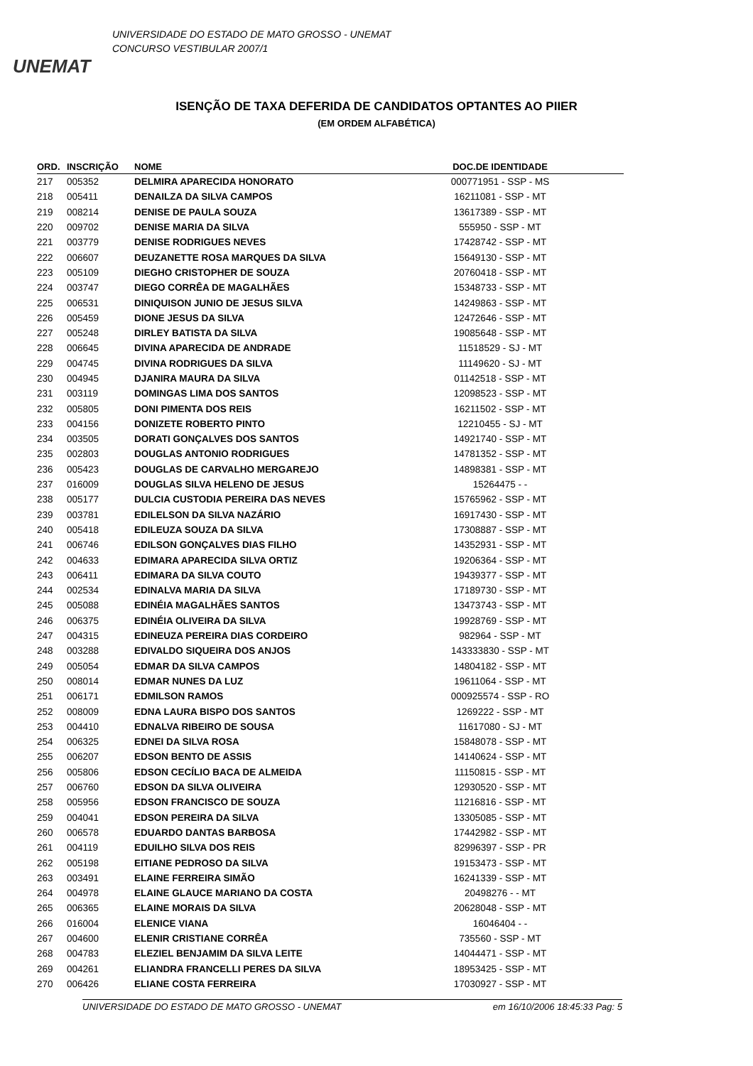UNEMAT
UNIVERSIDADE DO ESTADO DE MATO GROSSO - UNEMAT
CONCURSO VESTIBULAR 2007/1
ISENÇÃO DE TAXA DEFERIDA DE CANDIDATOS OPTANTES AO PIIER
(EM ORDEM ALFABÉTICA)
| ORD. | INSCRIÇÃO | NOME | DOC.DE IDENTIDADE | |
| --- | --- | --- | --- | --- |
| 217 | 005352 | DELMIRA APARECIDA HONORATO | 000771951 - SSP - MS | |
| 218 | 005411 | DENAILZA DA SILVA CAMPOS | 16211081 - SSP - MT | |
| 219 | 008214 | DENISE DE PAULA SOUZA | 13617389 - SSP - MT | |
| 220 | 009702 | DENISE MARIA DA SILVA | 555950 - SSP - MT | |
| 221 | 003779 | DENISE RODRIGUES NEVES | 17428742 - SSP - MT | |
| 222 | 006607 | DEUZANETTE ROSA MARQUES DA SILVA | 15649130 - SSP - MT | |
| 223 | 005109 | DIEGHO CRISTOPHER DE SOUZA | 20760418 - SSP - MT | |
| 224 | 003747 | DIEGO CORRÊA DE MAGALHÃES | 15348733 - SSP - MT | |
| 225 | 006531 | DINIQUISON JUNIO DE JESUS SILVA | 14249863 - SSP - MT | |
| 226 | 005459 | DIONE JESUS DA SILVA | 12472646 - SSP - MT | |
| 227 | 005248 | DIRLEY BATISTA DA SILVA | 19085648 - SSP - MT | |
| 228 | 006645 | DIVINA APARECIDA DE ANDRADE | 11518529 - SJ - MT | |
| 229 | 004745 | DIVINA RODRIGUES DA SILVA | 11149620 - SJ - MT | |
| 230 | 004945 | DJANIRA MAURA DA SILVA | 01142518 - SSP - MT | |
| 231 | 003119 | DOMINGAS LIMA DOS SANTOS | 12098523 - SSP - MT | |
| 232 | 005805 | DONI PIMENTA DOS REIS | 16211502 - SSP - MT | |
| 233 | 004156 | DONIZETE ROBERTO PINTO | 12210455 - SJ - MT | |
| 234 | 003505 | DORATI GONÇALVES DOS SANTOS | 14921740 - SSP - MT | |
| 235 | 002803 | DOUGLAS ANTONIO RODRIGUES | 14781352 - SSP - MT | |
| 236 | 005423 | DOUGLAS DE CARVALHO MERGAREJO | 14898381 - SSP - MT | |
| 237 | 016009 | DOUGLAS SILVA HELENO DE JESUS | 15264475 - - | |
| 238 | 005177 | DULCIA CUSTODIA PEREIRA DAS NEVES | 15765962 - SSP - MT | |
| 239 | 003781 | EDILELSON DA SILVA NAZÁRIO | 16917430 - SSP - MT | |
| 240 | 005418 | EDILEUZA SOUZA DA SILVA | 17308887 - SSP - MT | |
| 241 | 006746 | EDILSON GONÇALVES DIAS FILHO | 14352931 - SSP - MT | |
| 242 | 004633 | EDIMARA APARECIDA SILVA ORTIZ | 19206364 - SSP - MT | |
| 243 | 006411 | EDIMARA DA SILVA COUTO | 19439377 - SSP - MT | |
| 244 | 002534 | EDINALVA MARIA DA SILVA | 17189730 - SSP - MT | |
| 245 | 005088 | EDINÉIA MAGALHÃES SANTOS | 13473743 - SSP - MT | |
| 246 | 006375 | EDINÉIA OLIVEIRA DA SILVA | 19928769 - SSP - MT | |
| 247 | 004315 | EDINEUZA PEREIRA DIAS CORDEIRO | 982964 - SSP - MT | |
| 248 | 003288 | EDIVALDO SIQUEIRA DOS ANJOS | 143333830 - SSP - MT | |
| 249 | 005054 | EDMAR DA SILVA CAMPOS | 14804182 - SSP - MT | |
| 250 | 008014 | EDMAR NUNES DA LUZ | 19611064 - SSP - MT | |
| 251 | 006171 | EDMILSON RAMOS | 000925574 - SSP - RO | |
| 252 | 008009 | EDNA LAURA BISPO DOS SANTOS | 1269222 - SSP - MT | |
| 253 | 004410 | EDNALVA RIBEIRO DE SOUSA | 11617080 - SJ - MT | |
| 254 | 006325 | EDNEI DA SILVA ROSA | 15848078 - SSP - MT | |
| 255 | 006207 | EDSON BENTO DE ASSIS | 14140624 - SSP - MT | |
| 256 | 005806 | EDSON CECÍLIO BACA DE ALMEIDA | 11150815 - SSP - MT | |
| 257 | 006760 | EDSON DA SILVA OLIVEIRA | 12930520 - SSP - MT | |
| 258 | 005956 | EDSON FRANCISCO DE SOUZA | 11216816 - SSP - MT | |
| 259 | 004041 | EDSON PEREIRA DA SILVA | 13305085 - SSP - MT | |
| 260 | 006578 | EDUARDO DANTAS BARBOSA | 17442982 - SSP - MT | |
| 261 | 004119 | EDUILHO SILVA DOS REIS | 82996397 - SSP - PR | |
| 262 | 005198 | EITIANE PEDROSO DA SILVA | 19153473 - SSP - MT | |
| 263 | 003491 | ELAINE FERREIRA SIMÃO | 16241339 - SSP - MT | |
| 264 | 004978 | ELAINE GLAUCE MARIANO DA COSTA | 20498276 - - MT | |
| 265 | 006365 | ELAINE MORAIS DA SILVA | 20628048 - SSP - MT | |
| 266 | 016004 | ELENICE VIANA | 16046404 - - | |
| 267 | 004600 | ELENIR CRISTIANE CORRÊA | 735560 - SSP - MT | |
| 268 | 004783 | ELEZIEL BENJAMIM DA SILVA LEITE | 14044471 - SSP - MT | |
| 269 | 004261 | ELIANDRA FRANCELLI PERES DA SILVA | 18953425 - SSP - MT | |
| 270 | 006426 | ELIANE COSTA FERREIRA | 17030927 - SSP - MT | |
UNIVERSIDADE DO ESTADO DE MATO GROSSO - UNEMAT em 16/10/2006 18:45:33 Pag: 5